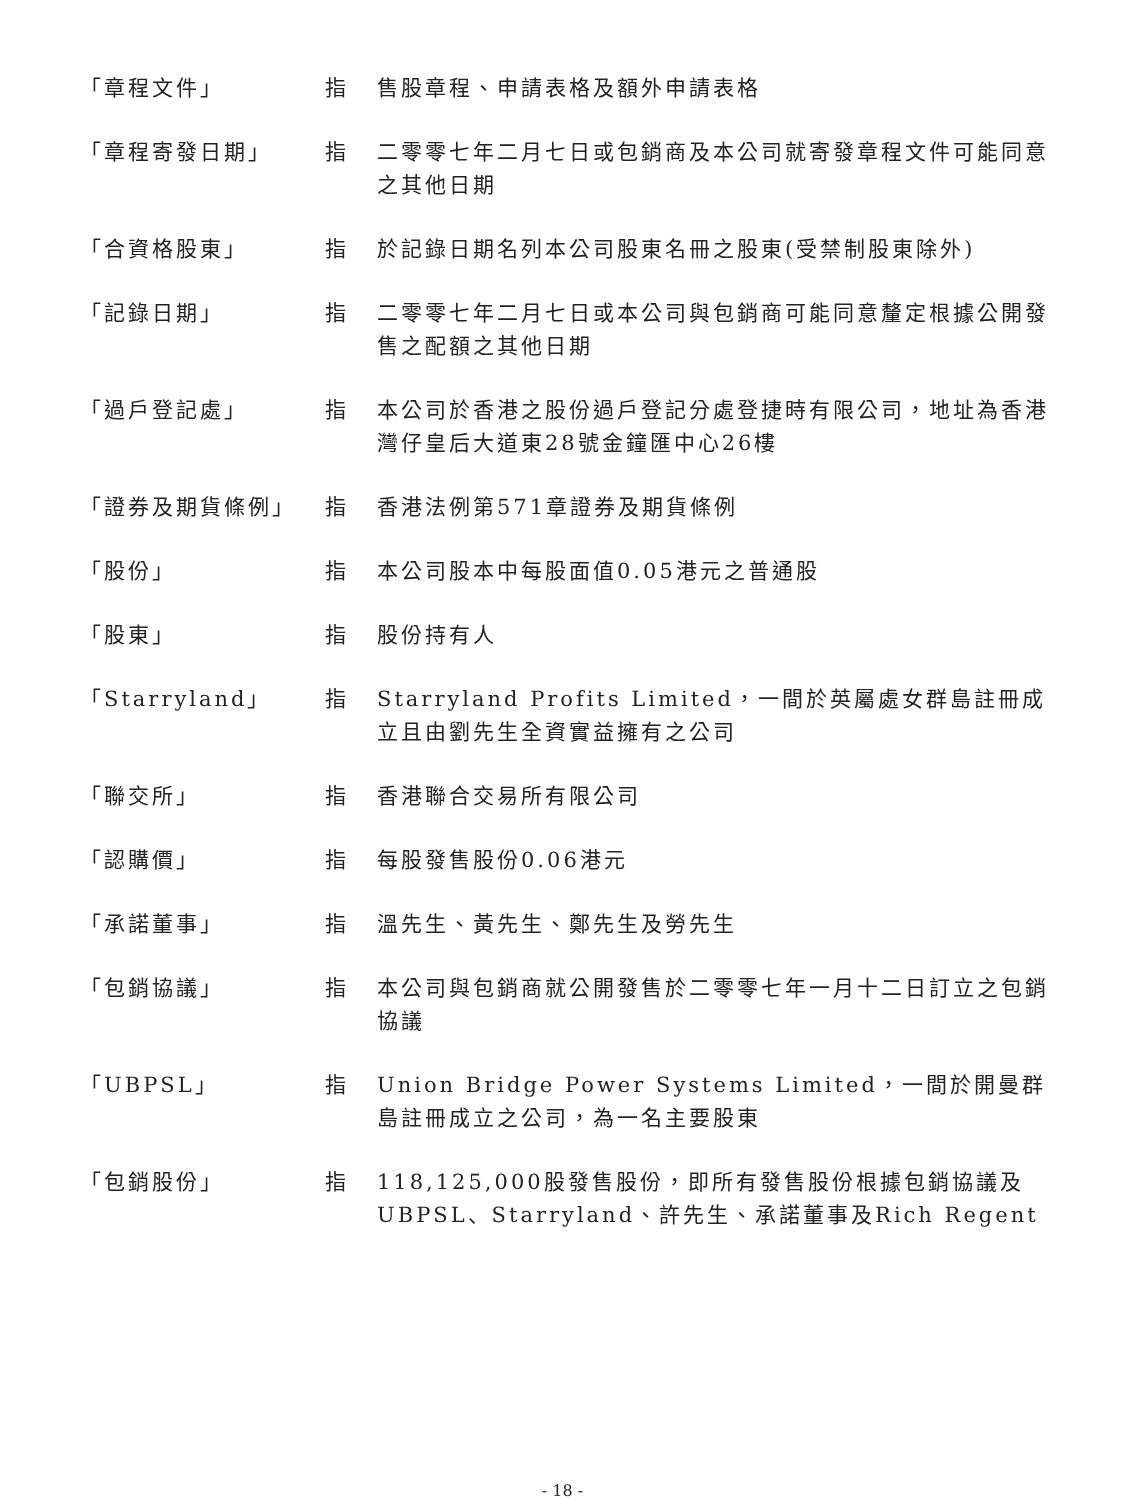| 「章程文件」 | 指 | 售股章程、申請表格及額外申請表格 |
| 「章程寄發日期」 | 指 | 二零零七年二月七日或包銷商及本公司就寄發章程文件可能同意之其他日期 |
| 「合資格股東」 | 指 | 於記錄日期名列本公司股東名冊之股東(受禁制股東除外) |
| 「記錄日期」 | 指 | 二零零七年二月七日或本公司與包銷商可能同意釐定根據公開發售之配額之其他日期 |
| 「過戶登記處」 | 指 | 本公司於香港之股份過戶登記分處登捷時有限公司，地址為香港灣仔皇后大道東28號金鐘匯中心26樓 |
| 「證券及期貨條例」 | 指 | 香港法例第571章證券及期貨條例 |
| 「股份」 | 指 | 本公司股本中每股面值0.05港元之普通股 |
| 「股東」 | 指 | 股份持有人 |
| 「Starryland」 | 指 | Starryland Profits Limited，一間於英屬處女群島註冊成立且由劉先生全資實益擁有之公司 |
| 「聯交所」 | 指 | 香港聯合交易所有限公司 |
| 「認購價」 | 指 | 每股發售股份0.06港元 |
| 「承諾董事」 | 指 | 溫先生、黃先生、鄭先生及勞先生 |
| 「包銷協議」 | 指 | 本公司與包銷商就公開發售於二零零七年一月十二日訂立之包銷協議 |
| 「UBPSL」 | 指 | Union Bridge Power Systems Limited，一間於開曼群島註冊成立之公司，為一名主要股東 |
| 「包銷股份」 | 指 | 118,125,000股發售股份，即所有發售股份根據包銷協議及UBPSL、Starryland、許先生、承諾董事及Rich Regent |
- 18 -